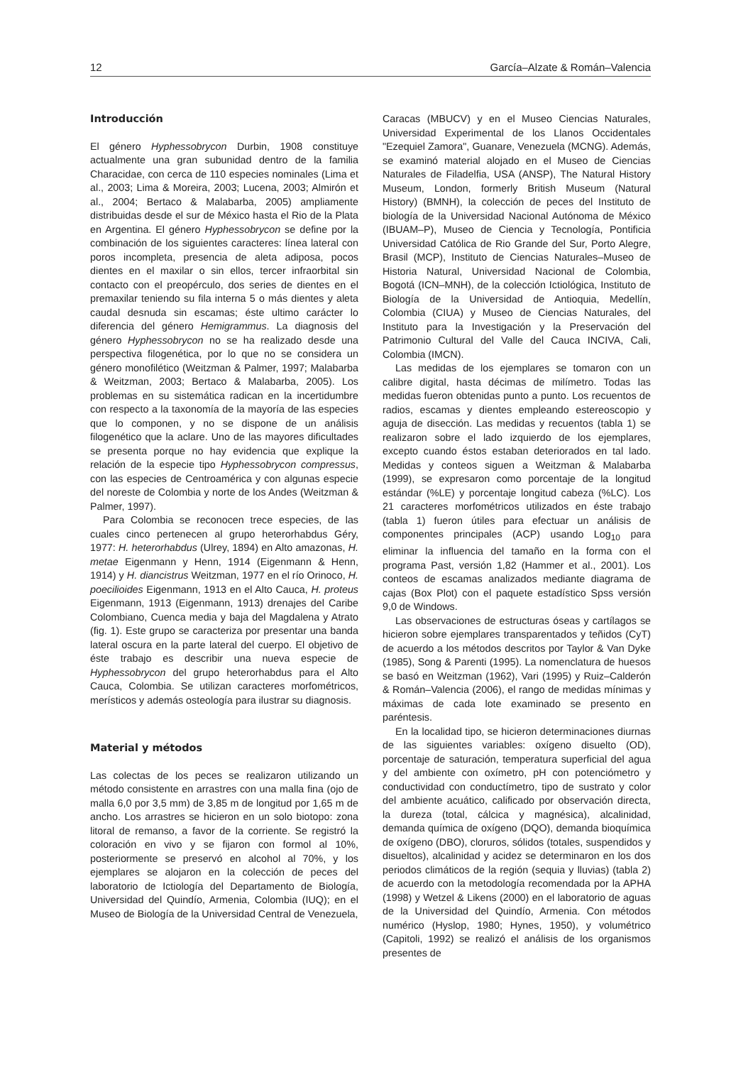12 García–Alzate & Román–Valencia
Introducción
El género Hyphessobrycon Durbin, 1908 constituye actualmente una gran subunidad dentro de la familia Characidae, con cerca de 110 especies nominales (Lima et al., 2003; Lima & Moreira, 2003; Lucena, 2003; Almirón et al., 2004; Bertaco & Malabarba, 2005) ampliamente distribuidas desde el sur de México hasta el Rio de la Plata en Argentina. El género Hyphessobrycon se define por la combinación de los siguientes caracteres: línea lateral con poros incompleta, presencia de aleta adiposa, pocos dientes en el maxilar o sin ellos, tercer infraorbital sin contacto con el preopérculo, dos series de dientes en el premaxilar teniendo su fila interna 5 o más dientes y aleta caudal desnuda sin escamas; éste ultimo carácter lo diferencia del género Hemigrammus. La diagnosis del género Hyphessobrycon no se ha realizado desde una perspectiva filogenética, por lo que no se considera un género monofilético (Weitzman & Palmer, 1997; Malabarba & Weitzman, 2003; Bertaco & Malabarba, 2005). Los problemas en su sistemática radican en la incertidumbre con respecto a la taxonomía de la mayoría de las especies que lo componen, y no se dispone de un análisis filogenético que la aclare. Uno de las mayores dificultades se presenta porque no hay evidencia que explique la relación de la especie tipo Hyphessobrycon compressus, con las especies de Centroamérica y con algunas especie del noreste de Colombia y norte de los Andes (Weitzman & Palmer, 1997).
Para Colombia se reconocen trece especies, de las cuales cinco pertenecen al grupo heterorhabdus Géry, 1977: H. heterorhabdus (Ulrey, 1894) en Alto amazonas, H. metae Eigenmann y Henn, 1914 (Eigenmann & Henn, 1914) y H. diancistrus Weitzman, 1977 en el río Orinoco, H. poecilioides Eigenmann, 1913 en el Alto Cauca, H. proteus Eigenmann, 1913 (Eigenmann, 1913) drenajes del Caribe Colombiano, Cuenca media y baja del Magdalena y Atrato (fig. 1). Este grupo se caracteriza por presentar una banda lateral oscura en la parte lateral del cuerpo. El objetivo de éste trabajo es describir una nueva especie de Hyphessobrycon del grupo heterorhabdus para el Alto Cauca, Colombia. Se utilizan caracteres morfométricos, merísticos y además osteología para ilustrar su diagnosis.
Material y métodos
Las colectas de los peces se realizaron utilizando un método consistente en arrastres con una malla fina (ojo de malla 6,0 por 3,5 mm) de 3,85 m de longitud por 1,65 m de ancho. Los arrastres se hicieron en un solo biotopo: zona litoral de remanso, a favor de la corriente. Se registró la coloración en vivo y se fijaron con formol al 10%, posteriormente se preservó en alcohol al 70%, y los ejemplares se alojaron en la colección de peces del laboratorio de Ictiología del Departamento de Biología, Universidad del Quindío, Armenia, Colombia (IUQ); en el Museo de Biología de la Universidad Central de Venezuela,
Caracas (MBUCV) y en el Museo Ciencias Naturales, Universidad Experimental de los Llanos Occidentales "Ezequiel Zamora", Guanare, Venezuela (MCNG). Además, se examinó material alojado en el Museo de Ciencias Naturales de Filadelfia, USA (ANSP), The Natural History Museum, London, formerly British Museum (Natural History) (BMNH), la colección de peces del Instituto de biología de la Universidad Nacional Autónoma de México (IBUAM–P), Museo de Ciencia y Tecnología, Pontificia Universidad Católica de Rio Grande del Sur, Porto Alegre, Brasil (MCP), Instituto de Ciencias Naturales–Museo de Historia Natural, Universidad Nacional de Colombia, Bogotá (ICN–MNH), de la colección Ictiológica, Instituto de Biología de la Universidad de Antioquia, Medellín, Colombia (CIUA) y Museo de Ciencias Naturales, del Instituto para la Investigación y la Preservación del Patrimonio Cultural del Valle del Cauca INCIVA, Cali, Colombia (IMCN).
Las medidas de los ejemplares se tomaron con un calibre digital, hasta décimas de milímetro. Todas las medidas fueron obtenidas punto a punto. Los recuentos de radios, escamas y dientes empleando estereoscopio y aguja de disección. Las medidas y recuentos (tabla 1) se realizaron sobre el lado izquierdo de los ejemplares, excepto cuando éstos estaban deteriorados en tal lado. Medidas y conteos siguen a Weitzman & Malabarba (1999), se expresaron como porcentaje de la longitud estándar (%LE) y porcentaje longitud cabeza (%LC). Los 21 caracteres morfométricos utilizados en éste trabajo (tabla 1) fueron útiles para efectuar un análisis de componentes principales (ACP) usando Log<sub>10</sub> para eliminar la influencia del tamaño en la forma con el programa Past, versión 1,82 (Hammer et al., 2001). Los conteos de escamas analizados mediante diagrama de cajas (Box Plot) con el paquete estadístico Spss versión 9,0 de Windows.
Las observaciones de estructuras óseas y cartílagos se hicieron sobre ejemplares transparentados y teñidos (CyT) de acuerdo a los métodos descritos por Taylor & Van Dyke (1985), Song & Parenti (1995). La nomenclatura de huesos se basó en Weitzman (1962), Vari (1995) y Ruiz–Calderón & Román–Valencia (2006), el rango de medidas mínimas y máximas de cada lote examinado se presento en paréntesis.
En la localidad tipo, se hicieron determinaciones diurnas de las siguientes variables: oxígeno disuelto (OD), porcentaje de saturación, temperatura superficial del agua y del ambiente con oxímetro, pH con potenciómetro y conductividad con conductímetro, tipo de sustrato y color del ambiente acuático, calificado por observación directa, la dureza (total, cálcica y magnésica), alcalinidad, demanda química de oxígeno (DQO), demanda bioquímica de oxígeno (DBO), cloruros, sólidos (totales, suspendidos y disueltos), alcalinidad y acidez se determinaron en los dos periodos climáticos de la región (sequia y lluvias) (tabla 2) de acuerdo con la metodología recomendada por la APHA (1998) y Wetzel & Likens (2000) en el laboratorio de aguas de la Universidad del Quindío, Armenia. Con métodos numérico (Hyslop, 1980; Hynes, 1950), y volumétrico (Capitoli, 1992) se realizó el análisis de los organismos presentes de